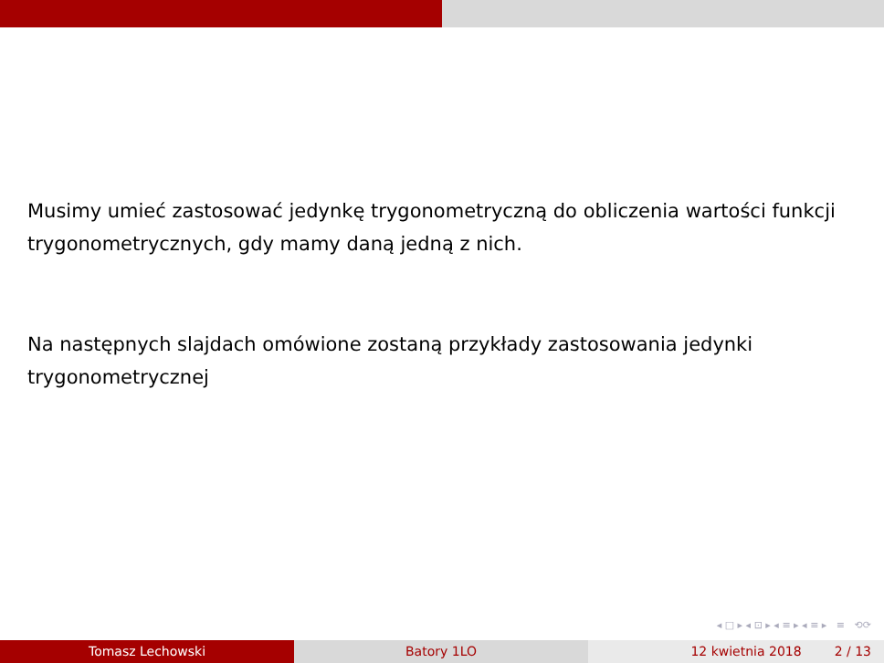Musimy umieć zastosować jedynkę trygonometryczną do obliczenia wartości funkcji trygonometrycznych, gdy mamy daną jedną z nich.
Na następnych slajdach omówione zostaną przykłady zastosowania jedynki trygonometrycznej
◂ □ ▸ ◂ ⊡ ▸ ◂ ≡ ▸ ◂ ≡ ▸ ≡ ⟲⟳
Tomasz Lechowski Batory 1LO 12 kwietnia 2018 2 / 13